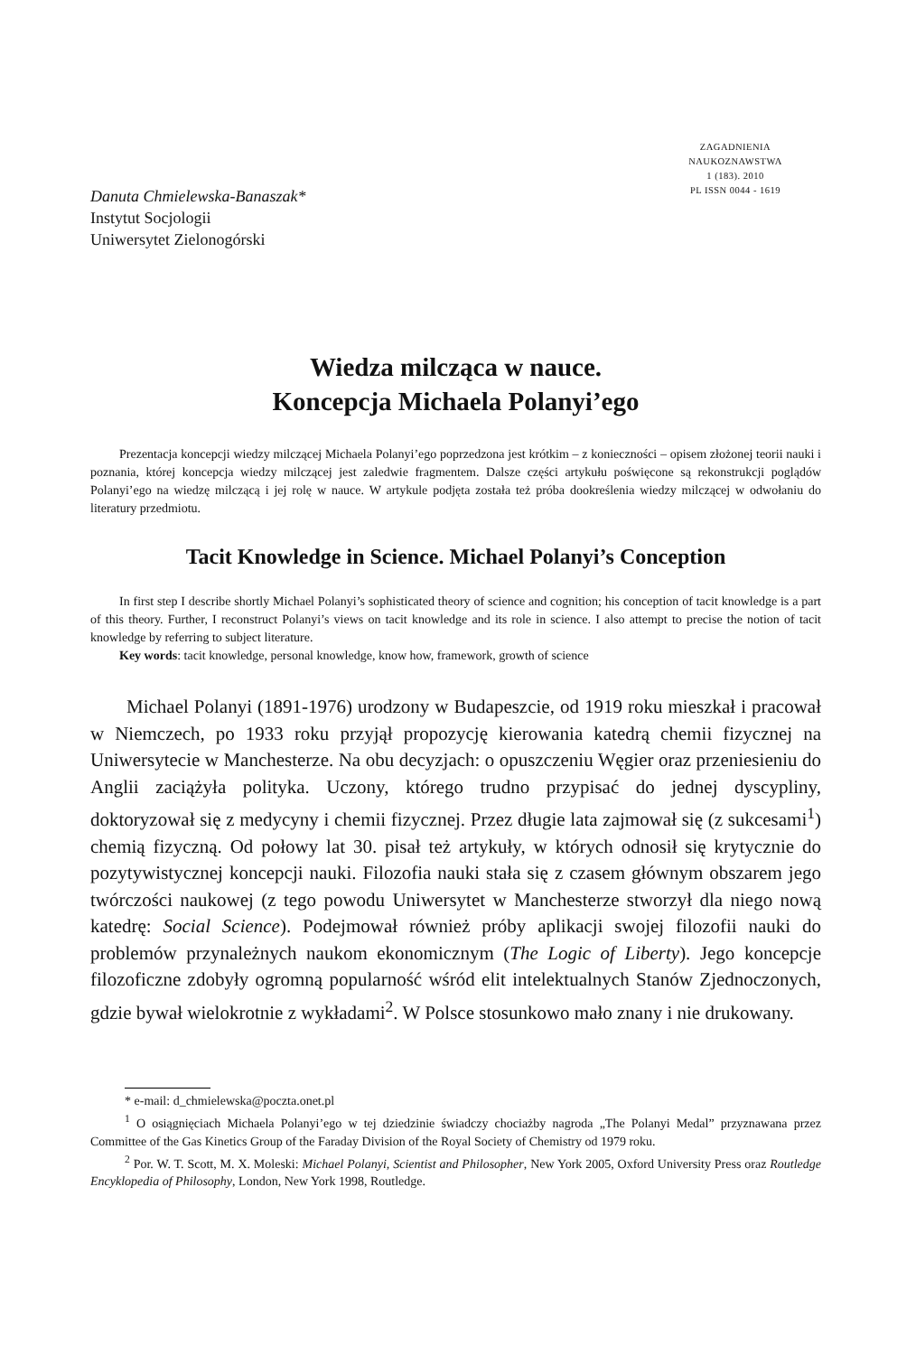ZAGADNIENIA
NAUKOZNAWSTWA
1 (183). 2010
PL ISSN 0044 - 1619
Danuta Chmielewska-Banaszak*
Instytut Socjologii
Uniwersytet Zielonogórski
Wiedza milcząca w nauce.
Koncepcja Michaela Polanyi’ego
Prezentacja koncepcji wiedzy milczącej Michaela Polanyi’ego poprzedzona jest krótkim – z konieczności – opisem złożonej teorii nauki i poznania, której koncepcja wiedzy milczącej jest zaledwie fragmentem. Dalsze części artykułu poświęcone są rekonstrukcji poglądów Polanyi’ego na wiedzę milczącą i jej rolę w nauce. W artykule podjęta została też próba dookreślenia wiedzy milczącej w odwołaniu do literatury przedmiotu.
Tacit Knowledge in Science. Michael Polanyi’s Conception
In first step I describe shortly Michael Polanyi’s sophisticated theory of science and cognition; his conception of tacit knowledge is a part of this theory. Further, I reconstruct Polanyi’s views on tacit knowledge and its role in science. I also attempt to precise the notion of tacit knowledge by referring to subject literature.
Key words: tacit knowledge, personal knowledge, know how, framework, growth of science
Michael Polanyi (1891-1976) urodzony w Budapeszcie, od 1919 roku mieszkał i pracował w Niemczech, po 1933 roku przyjął propozycję kierowania katedrą chemii fizycznej na Uniwersytecie w Manchesterze. Na obu decyzjach: o opuszczeniu Węgier oraz przeniesieniu do Anglii zaciążyła polityka. Uczony, którego trudno przypisać do jednej dyscypliny, doktoryzował się z medycyny i chemii fizycznej. Przez długie lata zajmował się (z sukcesami<sup>1</sup>) chemią fizyczną. Od połowy lat 30. pisał też artykuły, w których odnosił się krytycznie do pozytywistycznej koncepcji nauki. Filozofia nauki stała się z czasem głównym obszarem jego twórczości naukowej (z tego powodu Uniwersytet w Manchesterze stworzył dla niego nową katedrę: Social Science). Podejmował również próby aplikacji swojej filozofii nauki do problemów przynależnych naukom ekonomicznym (The Logic of Liberty). Jego koncepcje filozoficzne zdobyły ogromną popularność wśród elit intelektualnych Stanów Zjednoczonych, gdzie bywał wielokrotnie z wykładami<sup>2</sup>. W Polsce stosunkowo mało znany i nie drukowany.
* e-mail: d_chmielewska@poczta.onet.pl
<sup>1</sup> O osiągnięciach Michaela Polanyi’ego w tej dziedzinie świadczy chociażby nagroda „The Polanyi Medal” przyznawana przez Committee of the Gas Kinetics Group of the Faraday Division of the Royal Society of Chemistry od 1979 roku.
<sup>2</sup> Por. W. T. Scott, M. X. Moleski: Michael Polanyi, Scientist and Philosopher, New York 2005, Oxford University Press oraz Routledge Encyklopedia of Philosophy, London, New York 1998, Routledge.